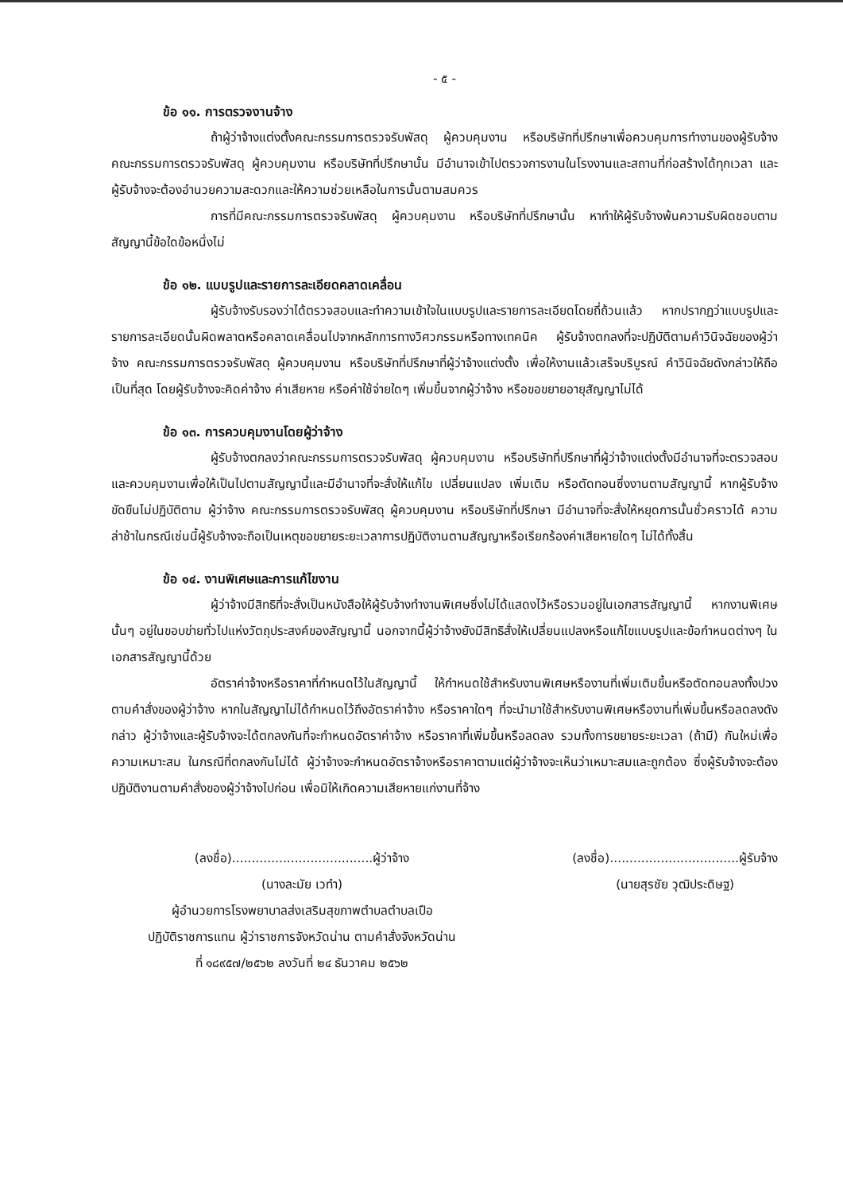- ๕ -
ข้อ ๑๑. การตรวจงานจ้าง
ถ้าผู้ว่าจ้างแต่งตั้งคณะกรรมการตรวจรับพัสดุ ผู้ควบคุมงาน หรือบริษัทที่ปรึกษาเพื่อควบคุมการทำงานของผู้รับจ้าง คณะกรรมการตรวจรับพัสดุ ผู้ควบคุมงาน หรือบริษัทที่ปรึกษานั้น มีอำนาจเข้าไปตรวจการงานในโรงงานและสถานที่ก่อสร้างได้ทุกเวลา และผู้รับจ้างจะต้องอำนวยความสะดวกและให้ความช่วยเหลือในการนั้นตามสมควร
การที่มีคณะกรรมการตรวจรับพัสดุ ผู้ควบคุมงาน หรือบริษัทที่ปรึกษานั้น หาทำให้ผู้รับจ้างพ้นความรับผิดชอบตามสัญญานี้ข้อใดข้อหนึ่งไม่
ข้อ ๑๒. แบบรูปและรายการละเอียดคลาดเคลื่อน
ผู้รับจ้างรับรองว่าได้ตรวจสอบและทำความเข้าใจในแบบรูปและรายการละเอียดโดยถี่ถ้วนแล้ว หากปรากฏว่าแบบรูปและรายการละเอียดนั้นผิดพลาดหรือคลาดเคลื่อนไปจากหลักการทางวิศวกรรมหรือทางเทคนิค ผู้รับจ้างตกลงที่จะปฏิบัติตามคำวินิจฉัยของผู้ว่าจ้าง คณะกรรมการตรวจรับพัสดุ ผู้ควบคุมงาน หรือบริษัทที่ปรึกษาที่ผู้ว่าจ้างแต่งตั้ง เพื่อให้งานแล้วเสร็จบริบูรณ์ คำวินิจฉัยดังกล่าวให้ถือเป็นที่สุด โดยผู้รับจ้างจะคิดค่าจ้าง ค่าเสียหาย หรือค่าใช้จ่ายใดๆ เพิ่มขึ้นจากผู้ว่าจ้าง หรือขอขยายอายุสัญญาไม่ได้
ข้อ ๑๓. การควบคุมงานโดยผู้ว่าจ้าง
ผู้รับจ้างตกลงว่าคณะกรรมการตรวจรับพัสดุ ผู้ควบคุมงาน หรือบริษัทที่ปรึกษาที่ผู้ว่าจ้างแต่งตั้งมีอำนาจที่จะตรวจสอบและควบคุมงานเพื่อให้เป็นไปตามสัญญานี้และมีอำนาจที่จะสั่งให้แก้ไข เปลี่ยนแปลง เพิ่มเติม หรือตัดทอนซึ่งงานตามสัญญานี้ หากผู้รับจ้างขัดขืนไม่ปฏิบัติตาม ผู้ว่าจ้าง คณะกรรมการตรวจรับพัสดุ ผู้ควบคุมงาน หรือบริษัทที่ปรึกษา มีอำนาจที่จะสั่งให้หยุดการนั้นชั่วคราวได้ ความล่าช้าในกรณีเช่นนี้ผู้รับจ้างจะถือเป็นเหตุขอขยายระยะเวลาการปฏิบัติงานตามสัญญาหรือเรียกร้องค่าเสียหายใดๆ ไม่ได้ทั้งสิ้น
ข้อ ๑๔. งานพิเศษและการแก้ไขงาน
ผู้ว่าจ้างมีสิทธิที่จะสั่งเป็นหนังสือให้ผู้รับจ้างทำงานพิเศษซึ่งไม่ได้แสดงไว้หรือรวมอยู่ในเอกสารสัญญานี้ หากงานพิเศษนั้นๆ อยู่ในขอบข่ายทั่วไปแห่งวัตถุประสงค์ของสัญญานี้ นอกจากนี้ผู้ว่าจ้างยังมีสิทธิสั่งให้เปลี่ยนแปลงหรือแก้ไขแบบรูปและข้อกำหนดต่างๆ ในเอกสารสัญญานี้ด้วย
อัตราค่าจ้างหรือราคาที่กำหนดไว้ในสัญญานี้ ให้กำหนดใช้สำหรับงานพิเศษหรืองานที่เพิ่มเติมขึ้นหรือตัดทอนลงทั้งปวงตามคำสั่งของผู้ว่าจ้าง หากในสัญญาไม่ได้กำหนดไว้ถึงอัตราค่าจ้าง หรือราคาใดๆ ที่จะนำมาใช้สำหรับงานพิเศษหรืองานที่เพิ่มขึ้นหรือลดลงดังกล่าว ผู้ว่าจ้างและผู้รับจ้างจะได้ตกลงกันที่จะกำหนดอัตราค่าจ้าง หรือราคาที่เพิ่มขึ้นหรือลดลง รวมทั้งการขยายระยะเวลา (ถ้ามี) กันใหม่เพื่อความเหมาะสม ในกรณีที่ตกลงกันไม่ได้ ผู้ว่าจ้างจะกำหนดอัตราจ้างหรือราคาตามแต่ผู้ว่าจ้างจะเห็นว่าเหมาะสมและถูกต้อง ซึ่งผู้รับจ้างจะต้องปฏิบัติงานตามคำสั่งของผู้ว่าจ้างไปก่อน เพื่อมิให้เกิดความเสียหายแก่งานที่จ้าง
(ลงชื่อ)....................................ผู้ว่าจ้าง
(นางละมัย เวทำ)
ผู้อำนวยการโรงพยาบาลส่งเสริมสุขภาพตำบลตำบลเปือ
ปฏิบัติราชการแทน ผู้ว่าราชการจังหวัดน่าน ตามคำสั่งจังหวัดน่าน
ที่ ๑๘๙๕๗/๒๕๖๒ ลงวันที่ ๒๔ ธันวาคม ๒๕๖๒
(ลงชื่อ).................................ผู้รับจ้าง
(นายสุรชัย วุฒิประดิษฐ)